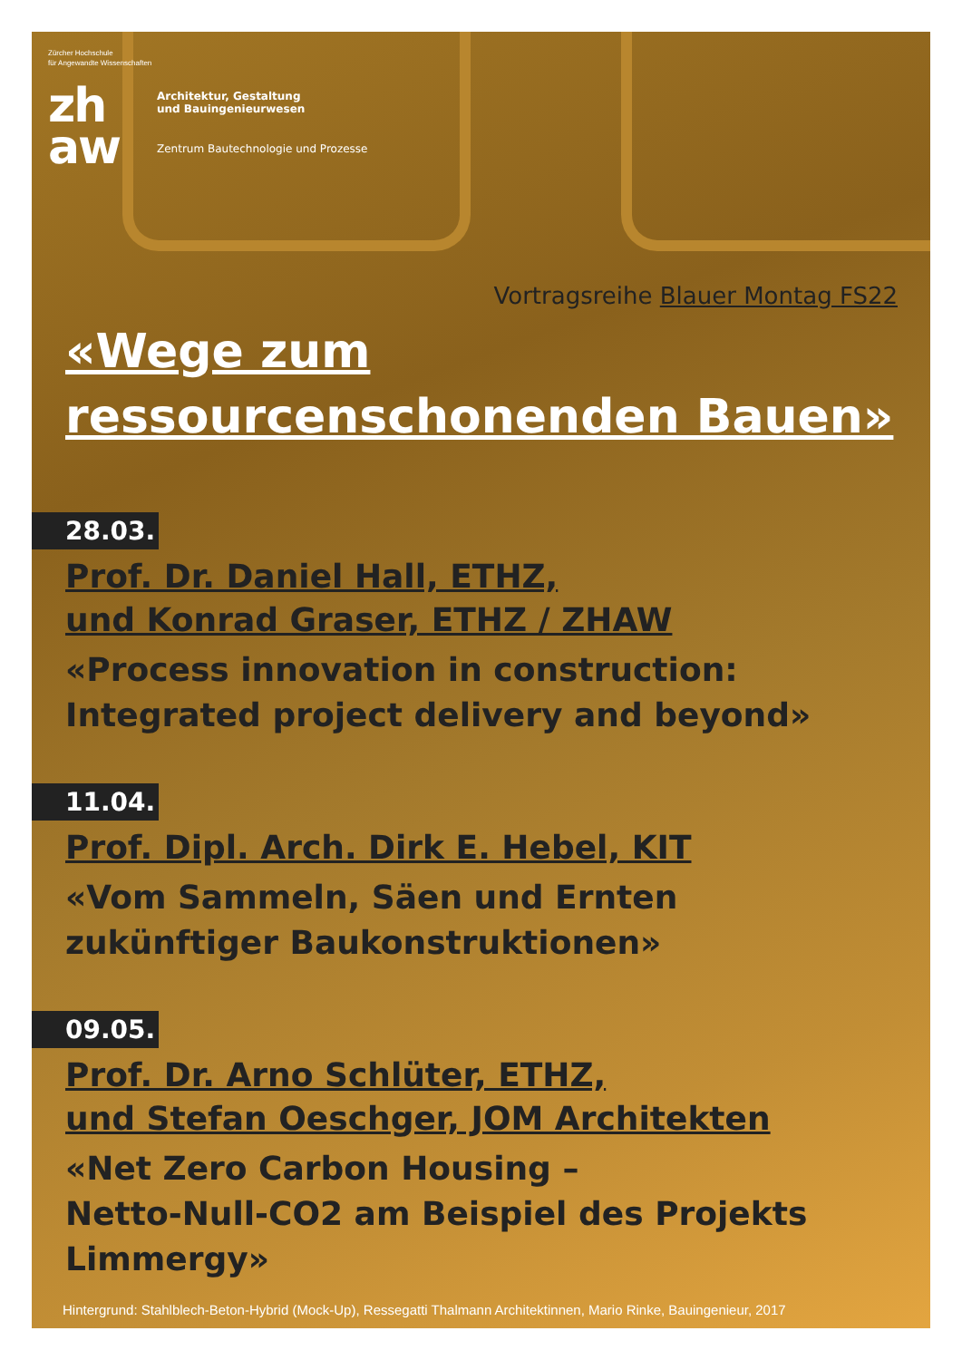Zürcher Hochschule
für Angewandte Wissenschaften
zh
aw
Architektur, Gestaltung
und Bauingenieurwesen
Zentrum Bautechnologie und Prozesse
Vortragsreihe Blauer Montag FS22
«Wege zum
ressourcenschonenden Bauen»
28.03.
Prof. Dr. Daniel Hall, ETHZ,
und Konrad Graser, ETHZ / ZHAW
«Process innovation in construction:
Integrated project delivery and beyond»
11.04.
Prof. Dipl. Arch. Dirk E. Hebel, KIT
«Vom Sammeln, Säen und Ernten zukünftiger Baukonstruktionen»
09.05.
Prof. Dr. Arno Schlüter, ETHZ,
und Stefan Oeschger, JOM Architekten
«Net Zero Carbon Housing –
Netto-Null-CO2 am Beispiel des Projekts Limmergy»
Hintergrund: Stahlblech-Beton-Hybrid (Mock-Up), Ressegatti Thalmann Architektinnen, Mario Rinke, Bauingenieur, 2017